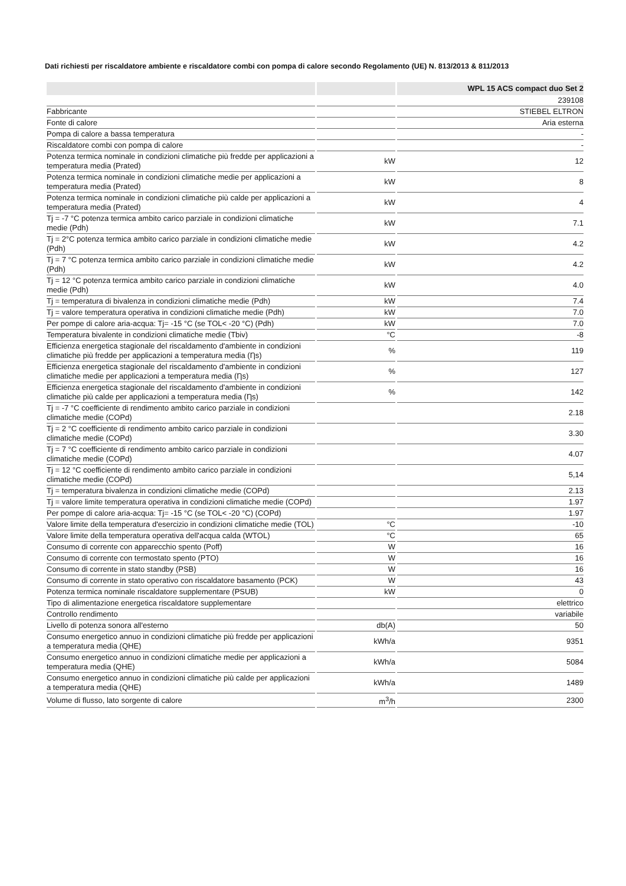Dati richiesti per riscaldatore ambiente e riscaldatore combi con pompa di calore secondo Regolamento (UE) N. 813/2013 & 811/2013
| | | WPL 15 ACS compact duo Set 2 |
| --- | --- | --- |
| | | 239108 |
| Fabbricante | | STIEBEL ELTRON |
| Fonte di calore | | Aria esterna |
| Pompa di calore a bassa temperatura | | - |
| Riscaldatore combi con pompa di calore | | - |
| Potenza termica nominale in condizioni climatiche più fredde per applicazioni a temperatura media (Prated) | kW | 12 |
| Potenza termica nominale in condizioni climatiche medie per applicazioni a temperatura media (Prated) | kW | 8 |
| Potenza termica nominale in condizioni climatiche più calde per applicazioni a temperatura media (Prated) | kW | 4 |
| Tj = -7 °C potenza termica ambito carico parziale in condizioni climatiche medie (Pdh) | kW | 7.1 |
| Tj = 2°C potenza termica ambito carico parziale in condizioni climatiche medie (Pdh) | kW | 4.2 |
| Tj = 7 °C potenza termica ambito carico parziale in condizioni climatiche medie (Pdh) | kW | 4.2 |
| Tj = 12 °C potenza termica ambito carico parziale in condizioni climatiche medie (Pdh) | kW | 4.0 |
| Tj = temperatura di bivalenza in condizioni climatiche medie (Pdh) | kW | 7.4 |
| Tj = valore temperatura operativa in condizioni climatiche medie (Pdh) | kW | 7.0 |
| Per pompe di calore aria-acqua: Tj= -15 °C (se TOL< -20 °C) (Pdh) | kW | 7.0 |
| Temperatura bivalente in condizioni climatiche medie (Tbiv) | °C | -8 |
| Efficienza energetica stagionale del riscaldamento d'ambiente in condizioni climatiche più fredde per applicazioni a temperatura media (Ƞs) | % | 119 |
| Efficienza energetica stagionale del riscaldamento d'ambiente in condizioni climatiche medie per applicazioni a temperatura media (Ƞs) | % | 127 |
| Efficienza energetica stagionale del riscaldamento d'ambiente in condizioni climatiche più calde per applicazioni a temperatura media (Ƞs) | % | 142 |
| Tj = -7 °C coefficiente di rendimento ambito carico parziale in condizioni climatiche medie (COPd) | | 2.18 |
| Tj = 2 °C coefficiente di rendimento ambito carico parziale in condizioni climatiche medie (COPd) | | 3.30 |
| Tj = 7 °C coefficiente di rendimento ambito carico parziale in condizioni climatiche medie (COPd) | | 4.07 |
| Tj = 12 °C coefficiente di rendimento ambito carico parziale in condizioni climatiche medie (COPd) | | 5,14 |
| Tj = temperatura bivalenza in condizioni climatiche medie (COPd) | | 2.13 |
| Tj = valore limite temperatura operativa in condizioni climatiche medie (COPd) | | 1.97 |
| Per pompe di calore aria-acqua: Tj= -15 °C (se TOL< -20 °C) (COPd) | | 1.97 |
| Valore limite della temperatura d'esercizio in condizioni climatiche medie (TOL) | °C | -10 |
| Valore limite della temperatura operativa dell'acqua calda (WTOL) | °C | 65 |
| Consumo di corrente con apparecchio spento (Poff) | W | 16 |
| Consumo di corrente con termostato spento (PTO) | W | 16 |
| Consumo di corrente in stato standby (PSB) | W | 16 |
| Consumo di corrente in stato operativo con riscaldatore basamento (PCK) | W | 43 |
| Potenza termica nominale riscaldatore supplementare (PSUB) | kW | 0 |
| Tipo di alimentazione energetica riscaldatore supplementare | | elettrico |
| Controllo rendimento | | variabile |
| Livello di potenza sonora all'esterno | db(A) | 50 |
| Consumo energetico annuo in condizioni climatiche più fredde per applicazioni a temperatura media (QHE) | kWh/a | 9351 |
| Consumo energetico annuo in condizioni climatiche medie per applicazioni a temperatura media (QHE) | kWh/a | 5084 |
| Consumo energetico annuo in condizioni climatiche più calde per applicazioni a temperatura media (QHE) | kWh/a | 1489 |
| Volume di flusso, lato sorgente di calore | m<sup>3</sup>/h | 2300 |